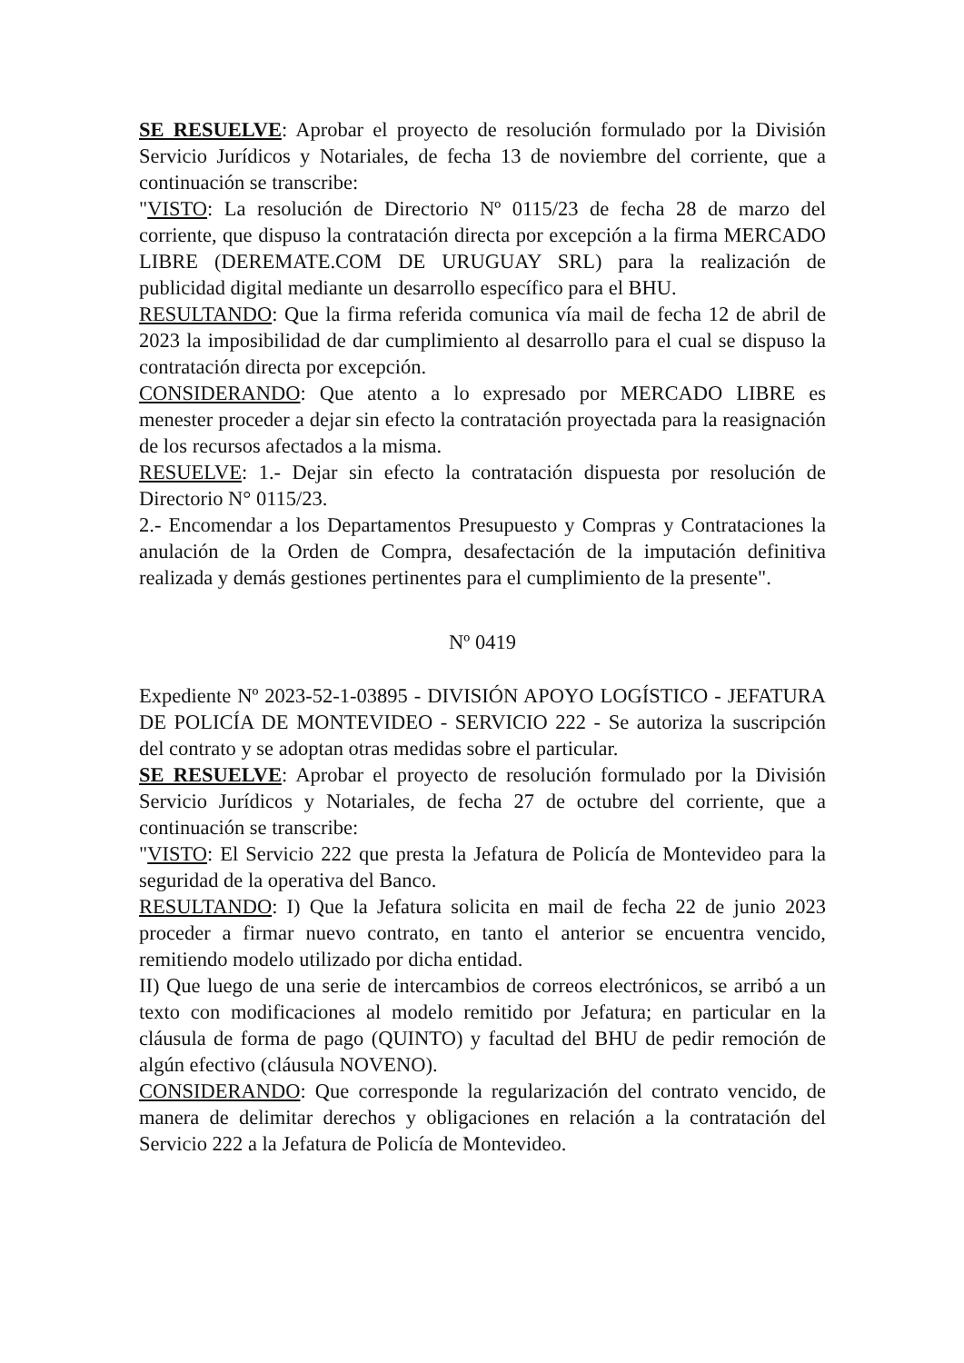SE RESUELVE: Aprobar el proyecto de resolución formulado por la División Servicio Jurídicos y Notariales, de fecha 13 de noviembre del corriente, que a continuación se transcribe:
"VISTO: La resolución de Directorio Nº 0115/23 de fecha 28 de marzo del corriente, que dispuso la contratación directa por excepción a la firma MERCADO LIBRE (DEREMATE.COM DE URUGUAY SRL) para la realización de publicidad digital mediante un desarrollo específico para el BHU.
RESULTANDO: Que la firma referida comunica vía mail de fecha 12 de abril de 2023 la imposibilidad de dar cumplimiento al desarrollo para el cual se dispuso la contratación directa por excepción.
CONSIDERANDO: Que atento a lo expresado por MERCADO LIBRE es menester proceder a dejar sin efecto la contratación proyectada para la reasignación de los recursos afectados a la misma.
RESUELVE: 1.- Dejar sin efecto la contratación dispuesta por resolución de Directorio N° 0115/23.
2.- Encomendar a los Departamentos Presupuesto y Compras y Contrataciones la anulación de la Orden de Compra, desafectación de la imputación definitiva realizada y demás gestiones pertinentes para el cumplimiento de la presente".
Nº 0419
Expediente Nº 2023-52-1-03895 - DIVISIÓN APOYO LOGÍSTICO - JEFATURA DE POLICÍA DE MONTEVIDEO - SERVICIO 222 - Se autoriza la suscripción del contrato y se adoptan otras medidas sobre el particular.
SE RESUELVE: Aprobar el proyecto de resolución formulado por la División Servicio Jurídicos y Notariales, de fecha 27 de octubre del corriente, que a continuación se transcribe:
"VISTO: El Servicio 222 que presta la Jefatura de Policía de Montevideo para la seguridad de la operativa del Banco.
RESULTANDO: I) Que la Jefatura solicita en mail de fecha 22 de junio 2023 proceder a firmar nuevo contrato, en tanto el anterior se encuentra vencido, remitiendo modelo utilizado por dicha entidad.
II) Que luego de una serie de intercambios de correos electrónicos, se arribó a un texto con modificaciones al modelo remitido por Jefatura; en particular en la cláusula de forma de pago (QUINTO) y facultad del BHU de pedir remoción de algún efectivo (cláusula NOVENO).
CONSIDERANDO: Que corresponde la regularización del contrato vencido, de manera de delimitar derechos y obligaciones en relación a la contratación del Servicio 222 a la Jefatura de Policía de Montevideo.